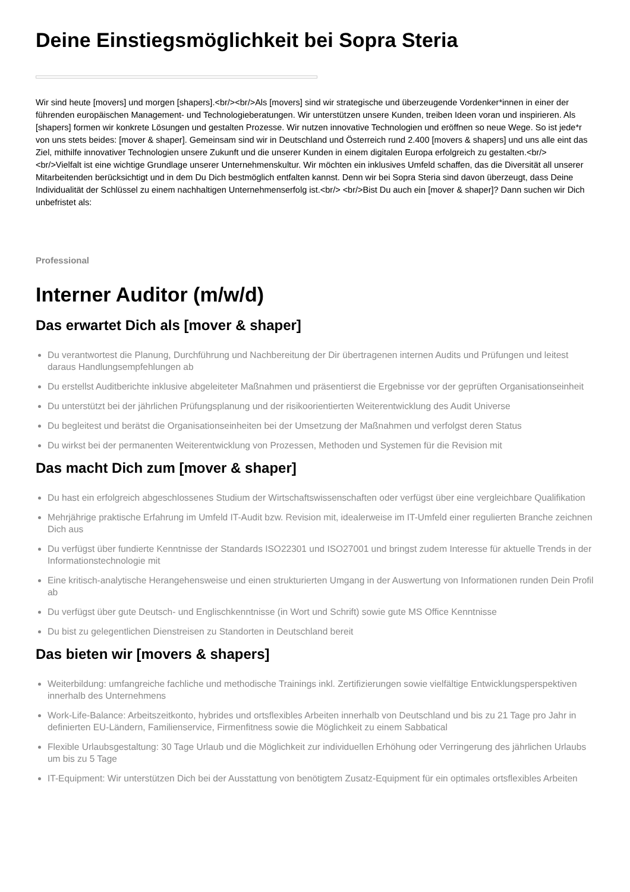Deine Einstiegsmöglichkeit bei Sopra Steria
Wir sind heute [movers] und morgen [shapers].<br/><br/>Als [movers] sind wir strategische und überzeugende Vordenker*innen in einer der führenden europäischen Management- und Technologieberatungen. Wir unterstützen unsere Kunden, treiben Ideen voran und inspirieren. Als [shapers] formen wir konkrete Lösungen und gestalten Prozesse. Wir nutzen innovative Technologien und eröffnen so neue Wege. So ist jede*r von uns stets beides: [mover & shaper]. Gemeinsam sind wir in Deutschland und Österreich rund 2.400 [movers & shapers] und uns alle eint das Ziel, mithilfe innovativer Technologien unsere Zukunft und die unserer Kunden in einem digitalen Europa erfolgreich zu gestalten.<br/> <br/>Vielfalt ist eine wichtige Grundlage unserer Unternehmenskultur. Wir möchten ein inklusives Umfeld schaffen, das die Diversität all unserer Mitarbeitenden berücksichtigt und in dem Du Dich bestmöglich entfalten kannst. Denn wir bei Sopra Steria sind davon überzeugt, dass Deine Individualität der Schlüssel zu einem nachhaltigen Unternehmenserfolg ist.<br/> <br/>Bist Du auch ein [mover & shaper]? Dann suchen wir Dich unbefristet als:
Professional
Interner Auditor (m/w/d)
Das erwartet Dich als [mover & shaper]
Du verantwortest die Planung, Durchführung und Nachbereitung der Dir übertragenen internen Audits und Prüfungen und leitest daraus Handlungsempfehlungen ab
Du erstellst Auditberichte inklusive abgeleiteter Maßnahmen und präsentierst die Ergebnisse vor der geprüften Organisationseinheit
Du unterstützt bei der jährlichen Prüfungsplanung und der risikoorientierten Weiterentwicklung des Audit Universe
Du begleitest und berätst die Organisationseinheiten bei der Umsetzung der Maßnahmen und verfolgst deren Status
Du wirkst bei der permanenten Weiterentwicklung von Prozessen, Methoden und Systemen für die Revision mit
Das macht Dich zum [mover & shaper]
Du hast ein erfolgreich abgeschlossenes Studium der Wirtschaftswissenschaften oder verfügst über eine vergleichbare Qualifikation
Mehrjährige praktische Erfahrung im Umfeld IT-Audit bzw. Revision mit, idealerweise im IT-Umfeld einer regulierten Branche zeichnen Dich aus
Du verfügst über fundierte Kenntnisse der Standards ISO22301 und ISO27001 und bringst zudem Interesse für aktuelle Trends in der Informationstechnologie mit
Eine kritisch-analytische Herangehensweise und einen strukturierten Umgang in der Auswertung von Informationen runden Dein Profil ab
Du verfügst über gute Deutsch- und Englischkenntnisse (in Wort und Schrift) sowie gute MS Office Kenntnisse
Du bist zu gelegentlichen Dienstreisen zu Standorten in Deutschland bereit
Das bieten wir [movers & shapers]
Weiterbildung: umfangreiche fachliche und methodische Trainings inkl. Zertifizierungen sowie vielfältige Entwicklungsperspektiven innerhalb des Unternehmens
Work-Life-Balance: Arbeitszeitkonto, hybrides und ortsflexibles Arbeiten innerhalb von Deutschland und bis zu 21 Tage pro Jahr in definierten EU-Ländern, Familienservice, Firmenfitness sowie die Möglichkeit zu einem Sabbatical
Flexible Urlaubsgestaltung: 30 Tage Urlaub und die Möglichkeit zur individuellen Erhöhung oder Verringerung des jährlichen Urlaubs um bis zu 5 Tage
IT-Equipment: Wir unterstützen Dich bei der Ausstattung von benötigtem Zusatz-Equipment für ein optimales ortsflexibles Arbeiten